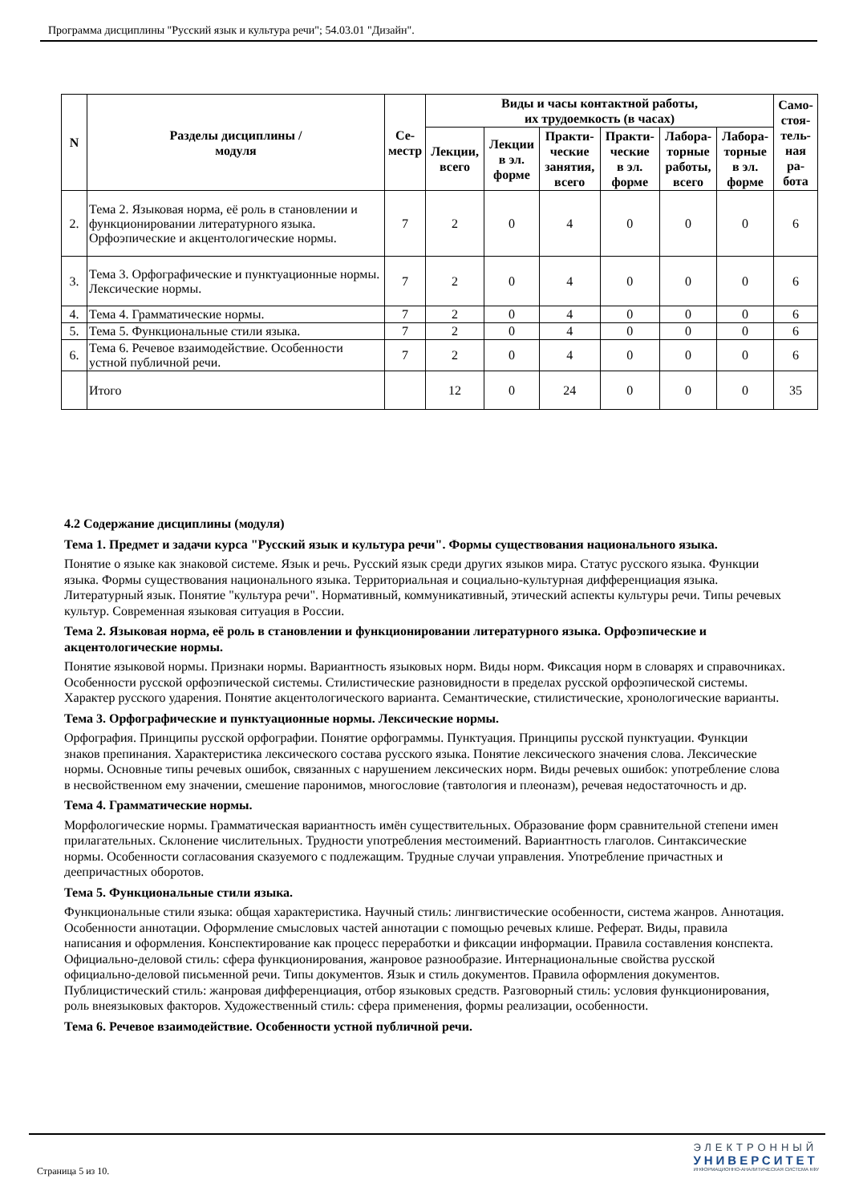Программа дисциплины "Русский язык и культура речи"; 54.03.01 "Дизайн".
| N | Разделы дисциплины / модуля | Се- местр | Виды и часы контактной работы, их трудоемкость (в часах) | | | | | | Само- стоя- тель- ная ра- бота |
| --- | --- | --- | --- | --- | --- | --- | --- | --- | --- |
| | | | Лекции, всего | Лекции в эл. форме | Практи- ческие занятия, всего | Практи- ческие в эл. форме | Лабора- торные работы, всего | Лабора- торные в эл. форме | |
| 2. | Тема 2. Языковая норма, её роль в становлении и функционировании литературного языка. Орфоэпические и акцентологические нормы. | 7 | 2 | 0 | 4 | 0 | 0 | 0 | 6 |
| 3. | Тема 3. Орфографические и пунктуационные нормы. Лексические нормы. | 7 | 2 | 0 | 4 | 0 | 0 | 0 | 6 |
| 4. | Тема 4. Грамматические нормы. | 7 | 2 | 0 | 4 | 0 | 0 | 0 | 6 |
| 5. | Тема 5. Функциональные стили языка. | 7 | 2 | 0 | 4 | 0 | 0 | 0 | 6 |
| 6. | Тема 6. Речевое взаимодействие. Особенности устной публичной речи. | 7 | 2 | 0 | 4 | 0 | 0 | 0 | 6 |
| | Итого | | 12 | 0 | 24 | 0 | 0 | 0 | 35 |
4.2 Содержание дисциплины (модуля)
Тема 1. Предмет и задачи курса "Русский язык и культура речи". Формы существования национального языка.
Понятие о языке как знаковой системе. Язык и речь. Русский язык среди других языков мира. Статус русского языка. Функции языка. Формы существования национального языка. Территориальная и социально-культурная дифференциация языка. Литературный язык. Понятие "культура речи". Нормативный, коммуникативный, этический аспекты культуры речи. Типы речевых культур. Современная языковая ситуация в России.
Тема 2. Языковая норма, её роль в становлении и функционировании литературного языка. Орфоэпические и акцентологические нормы.
Понятие языковой нормы. Признаки нормы. Вариантность языковых норм. Виды норм. Фиксация норм в словарях и справочниках. Особенности русской орфоэпической системы. Стилистические разновидности в пределах русской орфоэпической системы. Характер русского ударения. Понятие акцентологического варианта. Семантические, стилистические, хронологические варианты.
Тема 3. Орфографические и пунктуационные нормы. Лексические нормы.
Орфография. Принципы русской орфографии. Понятие орфограммы. Пунктуация. Принципы русской пунктуации. Функции знаков препинания. Характеристика лексического состава русского языка. Понятие лексического значения слова. Лексические нормы. Основные типы речевых ошибок, связанных с нарушением лексических норм. Виды речевых ошибок: употребление слова в несвойственном ему значении, смешение паронимов, многословие (тавтология и плеоназм), речевая недостаточность и др.
Тема 4. Грамматические нормы.
Морфологические нормы. Грамматическая вариантность имён существительных. Образование форм сравнительной степени имен прилагательных. Склонение числительных. Трудности употребления местоимений. Вариантность глаголов. Синтаксические нормы. Особенности согласования сказуемого с подлежащим. Трудные случаи управления. Употребление причастных и деепричастных оборотов.
Тема 5. Функциональные стили языка.
Функциональные стили языка: общая характеристика. Научный стиль: лингвистические особенности, система жанров. Аннотация. Особенности аннотации. Оформление смысловых частей аннотации с помощью речевых клише. Реферат. Виды, правила написания и оформления. Конспектирование как процесс переработки и фиксации информации. Правила составления конспекта. Официально-деловой стиль: сфера функционирования, жанровое разнообразие. Интернациональные свойства русской официально-деловой письменной речи. Типы документов. Язык и стиль документов. Правила оформления документов. Публицистический стиль: жанровая дифференциация, отбор языковых средств. Разговорный стиль: условия функционирования, роль внеязыковых факторов. Художественный стиль: сфера применения, формы реализации, особенности.
Тема 6. Речевое взаимодействие. Особенности устной публичной речи.
Страница 5 из 10.
ЭЛЕКТРОННЫЙ
УНИВЕРСИТЕТ
ИНФОРМАЦИОННО-АНАЛИТИЧЕСКАЯ СИСТЕМА КФУ